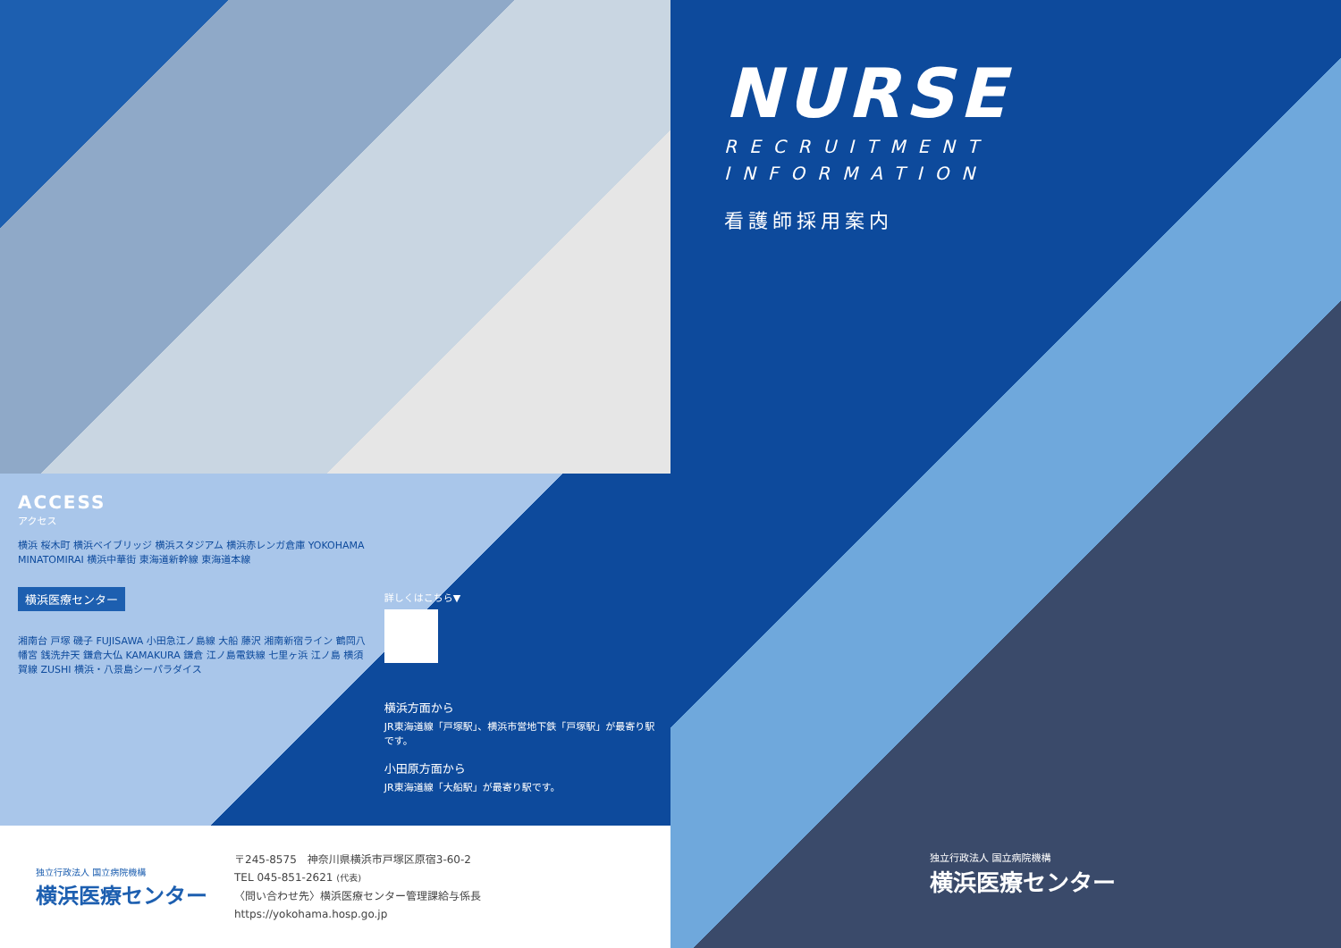ACCESS
アクセス
横浜 桜木町 横浜ベイブリッジ 横浜スタジアム 横浜赤レンガ倉庫 YOKOHAMA MINATOMIRAI 横浜中華街 東海道新幹線 東海道本線
横浜医療センター
湘南台 戸塚 磯子 FUJISAWA 小田急江ノ島線 大船 藤沢 湘南新宿ライン 鶴岡八幡宮 銭洗弁天 鎌倉大仏 KAMAKURA 鎌倉 江ノ島電鉄線 七里ヶ浜 江ノ島 横須賀線 ZUSHI 横浜・八景島シーパラダイス
詳しくはこちら▼
横浜方面から
JR東海道線「戸塚駅」、横浜市営地下鉄「戸塚駅」が最寄り駅です。
小田原方面から
JR東海道線「大船駅」が最寄り駅です。
独立行政法人 国立病院機構
横浜医療センター
〒245-8575　神奈川県横浜市戸塚区原宿3-60-2
TEL 045-851-2621 (代表)
〈問い合わせ先〉横浜医療センター管理課給与係長
https://yokohama.hosp.go.jp
NURSE
RECRUITMENT
INFORMATION
看護師採用案内
独立行政法人 国立病院機構
横浜医療センター